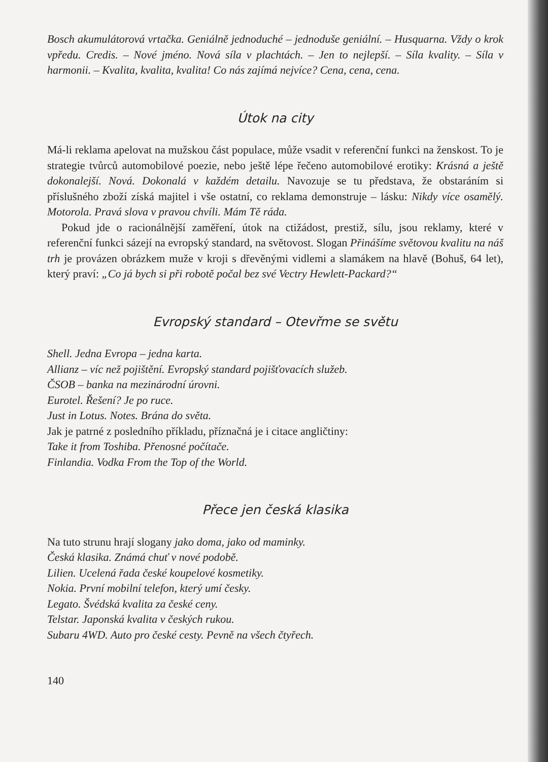Bosch akumulátorová vrtačka. Geniálně jednoduché – jednoduše geniální. – Husquarna. Vždy o krok vpředu. Credis. – Nové jméno. Nová síla v plachtách. – Jen to nejlepší. – Síla kvality. – Síla v harmonii. – Kvalita, kvalita, kvalita! Co nás zajímá nejvíce? Cena, cena, cena.
Útok na city
Má-li reklama apelovat na mužskou část populace, může vsadit v referenční funkci na ženskost. To je strategie tvůrců automobilové poezie, nebo ještě lépe řečeno automobilové erotiky: Krásná a ještě dokonalejší. Nová. Dokonalá v každém detailu. Navozuje se tu představa, že obstaráním si příslušného zboží získá majitel i vše ostatní, co reklama demonstruje – lásku: Nikdy více osamělý. Motorola. Pravá slova v pravou chvíli. Mám Tě ráda.
Pokud jde o racionálnější zaměření, útok na ctižádost, prestiž, sílu, jsou reklamy, které v referenční funkci sázejí na evropský standard, na světovost. Slogan Přinášíme světovou kvalitu na náš trh je provázen obrázkem muže v kroji s dřevěnými vidlemi a slamákem na hlavě (Bohuš, 64 let), který praví: „Co já bych si při robotě počal bez své Vectry Hewlett-Packard?“
Evropský standard – Otevřme se světu
Shell. Jedna Evropa – jedna karta.
Allianz – víc než pojištění. Evropský standard pojišťovacích služeb.
ČSOB – banka na mezinárodní úrovni.
Eurotel. Řešení? Je po ruce.
Just in Lotus. Notes. Brána do světa.
Jak je patrné z posledního příkladu, příznačná je i citace angličtiny:
Take it from Toshiba. Přenosné počítače.
Finlandia. Vodka From the Top of the World.
Přece jen česká klasika
Na tuto strunu hrají slogany jako doma, jako od maminky.
Česká klasika. Známá chuť v nové podobě.
Lilien. Ucelená řada české koupelové kosmetiky.
Nokia. První mobilní telefon, který umí česky.
Legato. Švédská kvalita za české ceny.
Telstar. Japonská kvalita v českých rukou.
Subaru 4WD. Auto pro české cesty. Pevně na všech čtyřech.
140